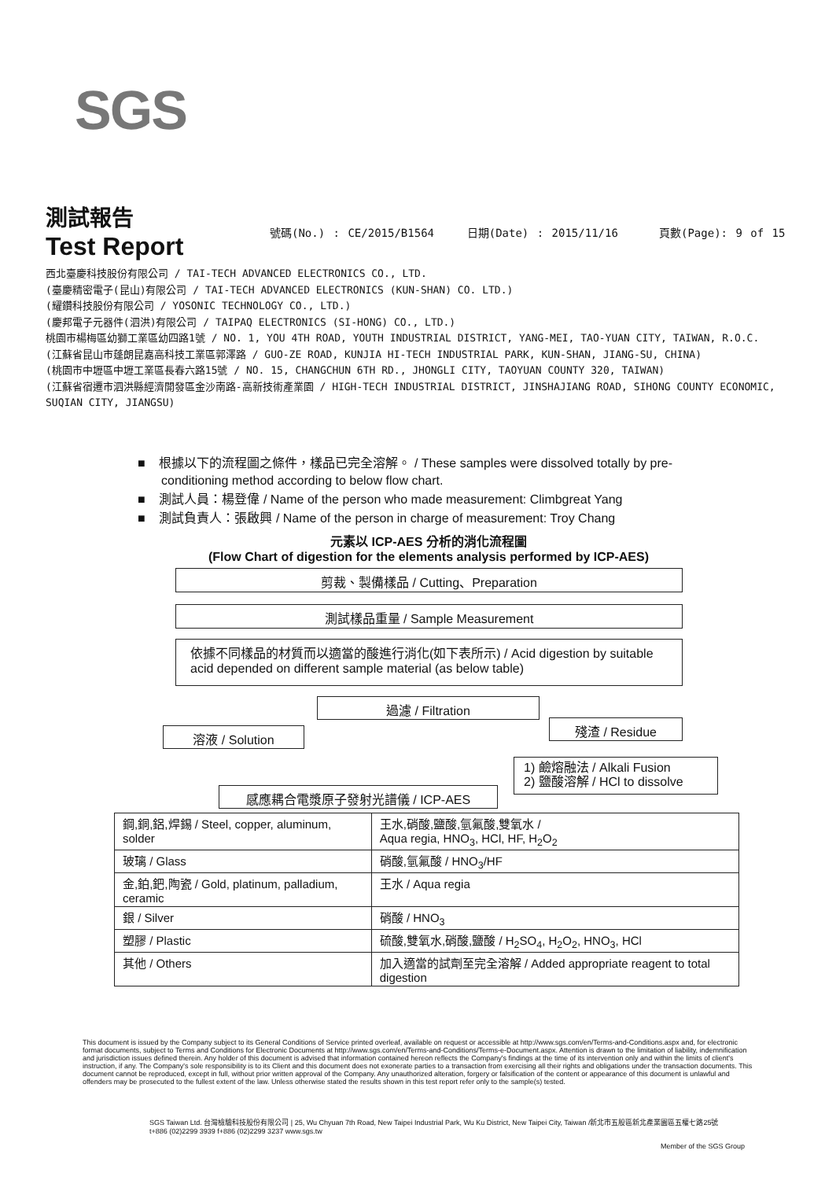SGS
測試報告
號碼(No.) : CE/2015/B1564 日期(Date) : 2015/11/16 頁數(Page): 9 of 15
Test Report
西北臺慶科技股份有限公司 / TAI-TECH ADVANCED ELECTRONICS CO., LTD.
(臺慶精密電子(昆山)有限公司 / TAI-TECH ADVANCED ELECTRONICS (KUN-SHAN) CO. LTD.)
(耀鑽科技股份有限公司 / YOSONIC TECHNOLOGY CO., LTD.)
(慶邦電子元器件(泗洪)有限公司 / TAIPAQ ELECTRONICS (SI-HONG) CO., LTD.)
桃園市楊梅區幼獅工業區幼四路1號 / NO. 1, YOU 4TH ROAD, YOUTH INDUSTRIAL DISTRICT, YANG-MEI, TAO-YUAN CITY, TAIWAN, R.O.C.
(江蘇省昆山市蓬朗昆嘉高科技工業區郭澤路 / GUO-ZE ROAD, KUNJIA HI-TECH INDUSTRIAL PARK, KUN-SHAN, JIANG-SU, CHINA)
(桃園市中壢區中壢工業區長春六路15號 / NO. 15, CHANGCHUN 6TH RD., JHONGLI CITY, TAOYUAN COUNTY 320, TAIWAN)
(江蘇省宿遷市泗洪縣經濟開發區金沙南路-高新技術產業園 / HIGH-TECH INDUSTRIAL DISTRICT, JINSHAJIANG ROAD, SIHONG COUNTY ECONOMIC, SUQIAN CITY, JIANGSU)
■ 根據以下的流程圖之條件，樣品已完全溶解。 / These samples were dissolved totally by pre-conditioning method according to below flow chart.
■ 測試人員：楊登偉 / Name of the person who made measurement: Climbgreat Yang
■ 測試負責人：張啟興 / Name of the person in charge of measurement: Troy Chang
元素以 ICP-AES 分析的消化流程圖
(Flow Chart of digestion for the elements analysis performed by ICP-AES)
剪裁、製備樣品 / Cutting、Preparation
測試樣品重量 / Sample Measurement
依據不同樣品的材質而以適當的酸進行消化(如下表所示) / Acid digestion by suitable acid depended on different sample material (as below table)
過濾 / Filtration
溶液 / Solution
殘渣 / Residue
1) 鹼熔融法 / Alkali Fusion
2) 鹽酸溶解 / HCl to dissolve
感應耦合電漿原子發射光譜儀 / ICP-AES
| 鋼,銅,鋁,焊錫 / Steel, copper, aluminum, solder | 王水,硝酸,鹽酸,氫氟酸,雙氧水 / Aqua regia, HNO<sub>3</sub>, HCl, HF, H<sub>2</sub>O<sub>2</sub> |
| 玻璃 / Glass | 硝酸,氫氟酸 / HNO<sub>3</sub>/HF |
| 金,鉑,鈀,陶瓷 / Gold, platinum, palladium, ceramic | 王水 / Aqua regia |
| 銀 / Silver | 硝酸 / HNO<sub>3</sub> |
| 塑膠 / Plastic | 硫酸,雙氧水,硝酸,鹽酸 / H<sub>2</sub>SO<sub>4</sub>, H<sub>2</sub>O<sub>2</sub>, HNO<sub>3</sub>, HCl |
| 其他 / Others | 加入適當的試劑至完全溶解 / Added appropriate reagent to total digestion |
This document is issued by the Company subject to its General Conditions of Service printed overleaf, available on request or accessible at http://www.sgs.com/en/Terms-and-Conditions.aspx and, for electronic format documents, subject to Terms and Conditions for Electronic Documents at http://www.sgs.com/en/Terms-and-Conditions/Terms-e-Document.aspx. Attention is drawn to the limitation of liability, indemnification and jurisdiction issues defined therein. Any holder of this document is advised that information contained hereon reflects the Company's findings at the time of its intervention only and within the limits of client's instruction, if any. The Company's sole responsibility is to its Client and this document does not exonerate parties to a transaction from exercising all their rights and obligations under the transaction documents. This document cannot be reproduced, except in full, without prior written approval of the Company. Any unauthorized alteration, forgery or falsification of the content or appearance of this document is unlawful and offenders may be prosecuted to the fullest extent of the law. Unless otherwise stated the results shown in this test report refer only to the sample(s) tested.
SGS Taiwan Ltd. 台灣檢驗科技股份有限公司 | 25, Wu Chyuan 7th Road, New Taipei Industrial Park, Wu Ku District, New Taipei City, Taiwan /新北市五股區新北產業園區五權七路25號
t+886 (02)2299 3939 f+886 (02)2299 3237 www.sgs.tw
Member of the SGS Group